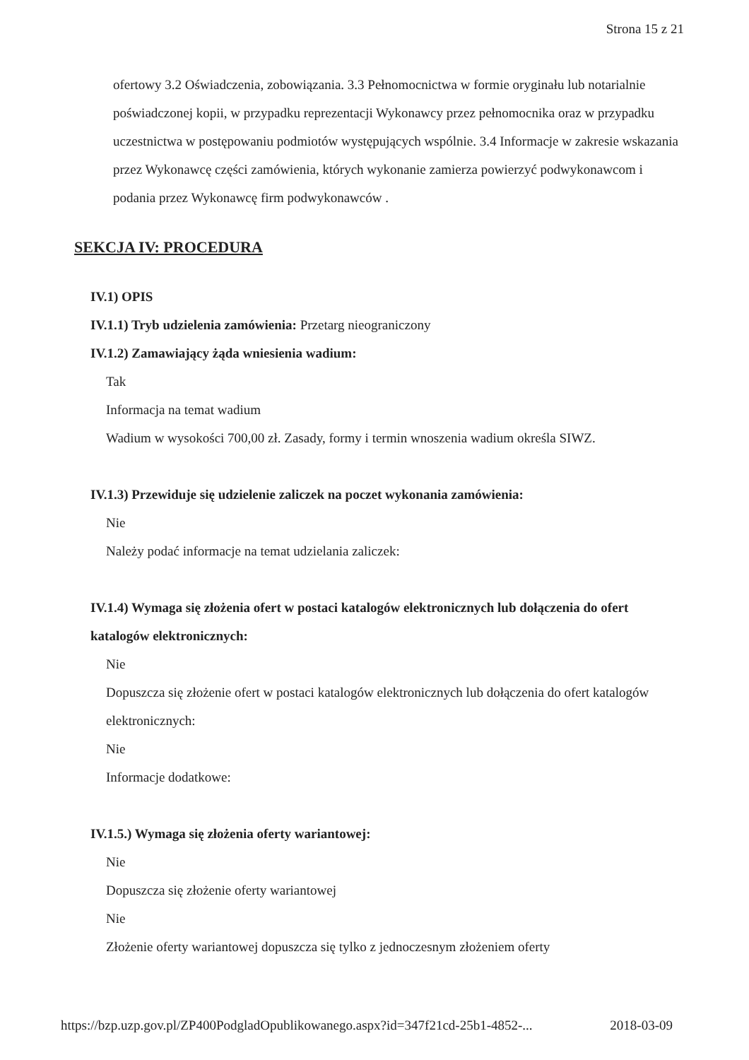Strona 15 z 21
ofertowy 3.2 Oświadczenia, zobowiązania. 3.3 Pełnomocnictwa w formie oryginału lub notarialnie poświadczonej kopii, w przypadku reprezentacji Wykonawcy przez pełnomocnika oraz w przypadku uczestnictwa w postępowaniu podmiotów występujących wspólnie. 3.4 Informacje w zakresie wskazania przez Wykonawcę części zamówienia, których wykonanie zamierza powierzyć podwykonawcom i podania przez Wykonawcę firm podwykonawców .
SEKCJA IV: PROCEDURA
IV.1) OPIS
IV.1.1) Tryb udzielenia zamówienia: Przetarg nieograniczony
IV.1.2) Zamawiający żąda wniesienia wadium:
Tak
Informacja na temat wadium
Wadium w wysokości 700,00 zł. Zasady, formy i termin wnoszenia wadium określa SIWZ.
IV.1.3) Przewiduje się udzielenie zaliczek na poczet wykonania zamówienia:
Nie
Należy podać informacje na temat udzielania zaliczek:
IV.1.4) Wymaga się złożenia ofert w postaci katalogów elektronicznych lub dołączenia do ofert katalogów elektronicznych:
Nie
Dopuszcza się złożenie ofert w postaci katalogów elektronicznych lub dołączenia do ofert katalogów elektronicznych:
Nie
Informacje dodatkowe:
IV.1.5.) Wymaga się złożenia oferty wariantowej:
Nie
Dopuszcza się złożenie oferty wariantowej
Nie
Złożenie oferty wariantowej dopuszcza się tylko z jednoczesnym złożeniem oferty
https://bzp.uzp.gov.pl/ZP400PodgladOpublikowanego.aspx?id=347f21cd-25b1-4852-... 2018-03-09